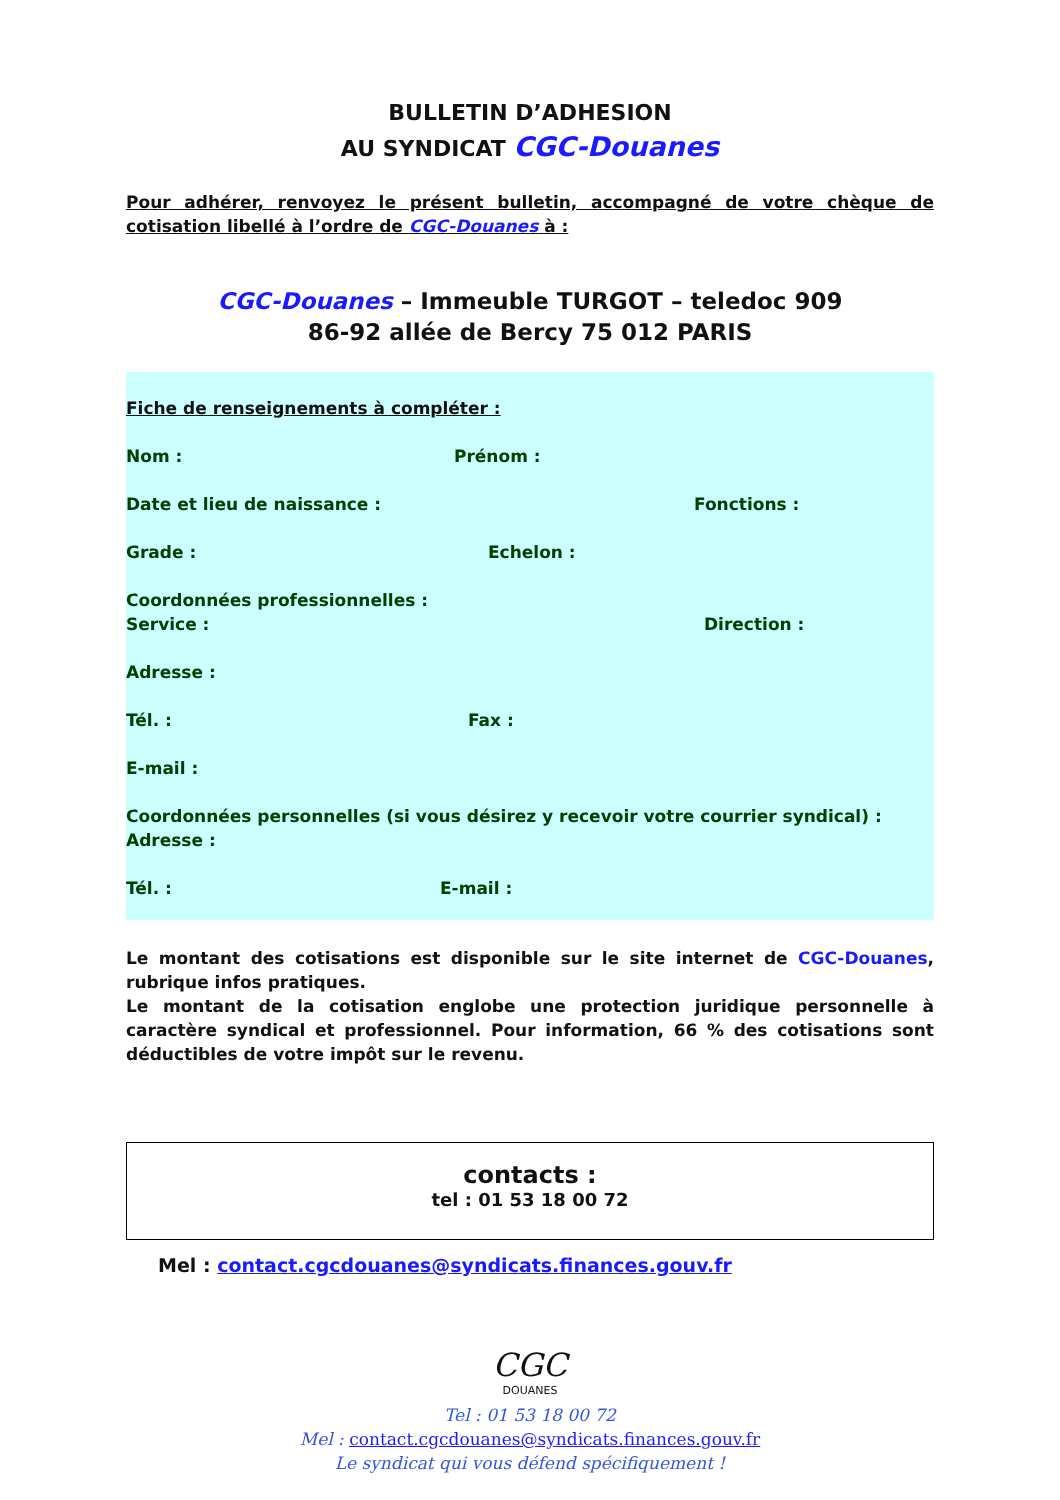BULLETIN D’ADHESION
AU SYNDICAT CGC-Douanes
Pour adhérer, renvoyez le présent bulletin, accompagné de votre chèque de cotisation libellé à l’ordre de CGC-Douanes à :
CGC-Douanes – Immeuble TURGOT – teledoc 909
86-92 allée de Bercy 75 012 PARIS
Fiche de renseignements à compléter :
Nom : Prénom :
Date et lieu de naissance : Fonctions :
Grade : Echelon :
Coordonnées professionnelles :
Service : Direction :
Adresse :
Tél. : Fax :
E-mail :
Coordonnées personnelles (si vous désirez y recevoir votre courrier syndical) :
Adresse :
Tél. : E-mail :
Le montant des cotisations est disponible sur le site internet de CGC-Douanes, rubrique infos pratiques.
Le montant de la cotisation englobe une protection juridique personnelle à caractère syndical et professionnel. Pour information, 66 % des cotisations sont déductibles de votre impôt sur le revenu.
contacts :
tel : 01 53 18 00 72
Mel : contact.cgcdouanes@syndicats.finances.gouv.fr
CGC
DOUANES
Tel : 01 53 18 00 72
Mel : contact.cgcdouanes@syndicats.finances.gouv.fr
Le syndicat qui vous défend spécifiquement !